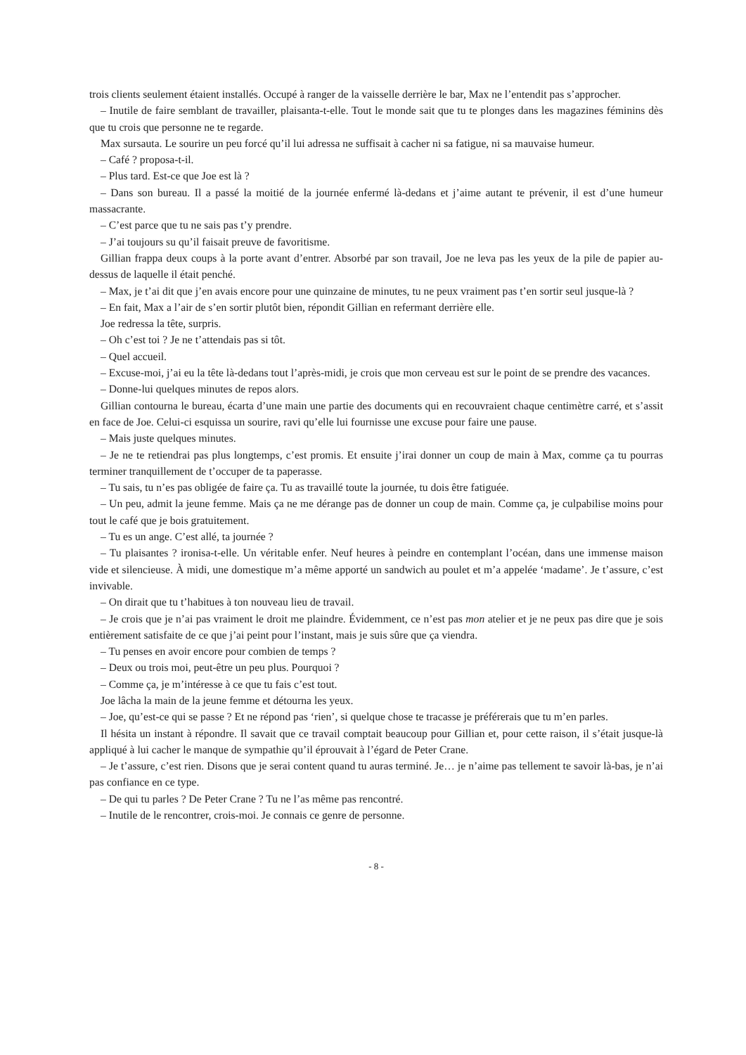trois clients seulement étaient installés. Occupé à ranger de la vaisselle derrière le bar, Max ne l’entendit pas s’approcher.
– Inutile de faire semblant de travailler, plaisanta-t-elle. Tout le monde sait que tu te plonges dans les magazines féminins dès que tu crois que personne ne te regarde.
Max sursauta. Le sourire un peu forcé qu’il lui adressa ne suffisait à cacher ni sa fatigue, ni sa mauvaise humeur.
– Café ? proposa-t-il.
– Plus tard. Est-ce que Joe est là ?
– Dans son bureau. Il a passé la moitié de la journée enfermé là-dedans et j’aime autant te prévenir, il est d’une humeur massacrante.
– C’est parce que tu ne sais pas t’y prendre.
– J’ai toujours su qu’il faisait preuve de favoritisme.
Gillian frappa deux coups à la porte avant d’entrer. Absorbé par son travail, Joe ne leva pas les yeux de la pile de papier au-dessus de laquelle il était penché.
– Max, je t’ai dit que j’en avais encore pour une quinzaine de minutes, tu ne peux vraiment pas t’en sortir seul jusque-là ?
– En fait, Max a l’air de s’en sortir plutôt bien, répondit Gillian en refermant derrière elle.
Joe redressa la tête, surpris.
– Oh c’est toi ? Je ne t’attendais pas si tôt.
– Quel accueil.
– Excuse-moi, j’ai eu la tête là-dedans tout l’après-midi, je crois que mon cerveau est sur le point de se prendre des vacances.
– Donne-lui quelques minutes de repos alors.
Gillian contourna le bureau, écarta d’une main une partie des documents qui en recouvraient chaque centimètre carré, et s’assit en face de Joe. Celui-ci esquissa un sourire, ravi qu’elle lui fournisse une excuse pour faire une pause.
– Mais juste quelques minutes.
– Je ne te retiendrai pas plus longtemps, c’est promis. Et ensuite j’irai donner un coup de main à Max, comme ça tu pourras terminer tranquillement de t’occuper de ta paperasse.
– Tu sais, tu n’es pas obligée de faire ça. Tu as travaillé toute la journée, tu dois être fatiguée.
– Un peu, admit la jeune femme. Mais ça ne me dérange pas de donner un coup de main. Comme ça, je culpabilise moins pour tout le café que je bois gratuitement.
– Tu es un ange. C’est allé, ta journée ?
– Tu plaisantes ? ironisa-t-elle. Un véritable enfer. Neuf heures à peindre en contemplant l’océan, dans une immense maison vide et silencieuse. À midi, une domestique m’a même apporté un sandwich au poulet et m’a appelée ‘madame’. Je t’assure, c’est invivable.
– On dirait que tu t’habitues à ton nouveau lieu de travail.
– Je crois que je n’ai pas vraiment le droit me plaindre. Évidemment, ce n’est pas mon atelier et je ne peux pas dire que je sois entièrement satisfaite de ce que j’ai peint pour l’instant, mais je suis sûre que ça viendra.
– Tu penses en avoir encore pour combien de temps ?
– Deux ou trois moi, peut-être un peu plus. Pourquoi ?
– Comme ça, je m’intéresse à ce que tu fais c’est tout.
Joe lâcha la main de la jeune femme et détourna les yeux.
– Joe, qu’est-ce qui se passe ? Et ne répond pas ‘rien’, si quelque chose te tracasse je préférerais que tu m’en parles.
Il hésita un instant à répondre. Il savait que ce travail comptait beaucoup pour Gillian et, pour cette raison, il s’était jusque-là appliqué à lui cacher le manque de sympathie qu’il éprouvait à l’égard de Peter Crane.
– Je t’assure, c’est rien. Disons que je serai content quand tu auras terminé. Je… je n’aime pas tellement te savoir là-bas, je n’ai pas confiance en ce type.
– De qui tu parles ? De Peter Crane ? Tu ne l’as même pas rencontré.
– Inutile de le rencontrer, crois-moi. Je connais ce genre de personne.
- 8 -